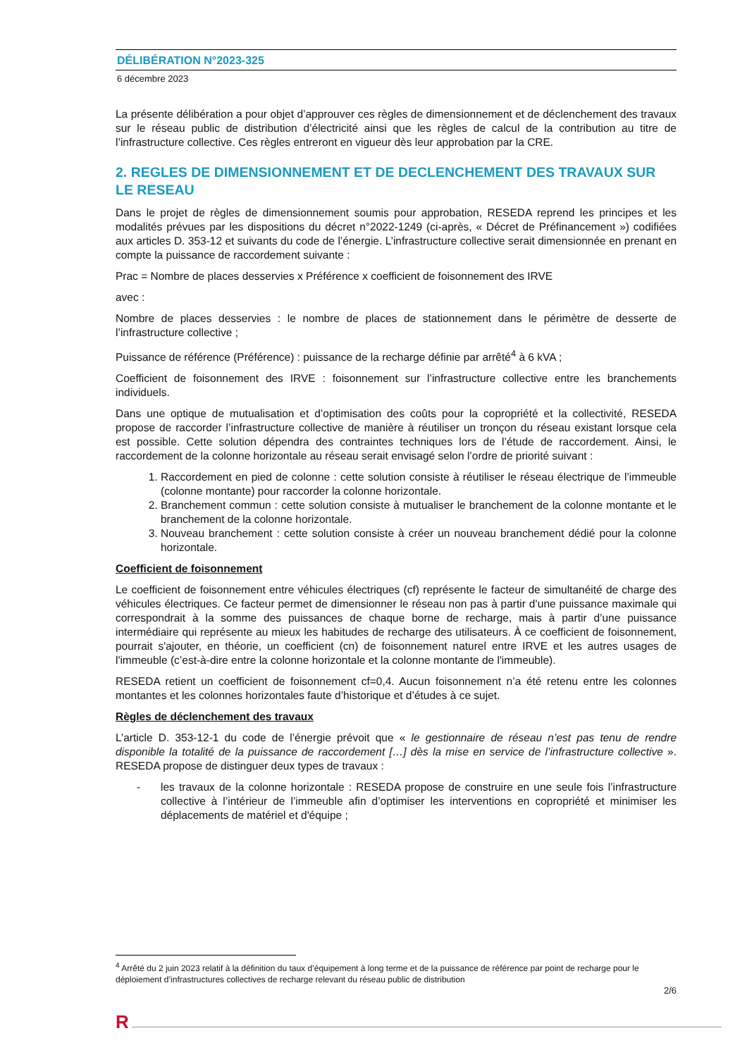DÉLIBÉRATION N°2023-325
6 décembre 2023
La présente délibération a pour objet d’approuver ces règles de dimensionnement et de déclenchement des travaux sur le réseau public de distribution d’électricité ainsi que les règles de calcul de la contribution au titre de l’infrastructure collective. Ces règles entreront en vigueur dès leur approbation par la CRE.
2. REGLES DE DIMENSIONNEMENT ET DE DECLENCHEMENT DES TRAVAUX SUR LE RESEAU
Dans le projet de règles de dimensionnement soumis pour approbation, RESEDA reprend les principes et les modalités prévues par les dispositions du décret n°2022-1249 (ci-après, « Décret de Préfinancement ») codifiées aux articles D. 353-12 et suivants du code de l’énergie. L’infrastructure collective serait dimensionnée en prenant en compte la puissance de raccordement suivante :
Prac = Nombre de places desservies x Préférence x coefficient de foisonnement des IRVE
avec :
Nombre de places desservies : le nombre de places de stationnement dans le périmètre de desserte de l’infrastructure collective ;
Puissance de référence (Préférence) : puissance de la recharge définie par arrêté<sup>4</sup> à 6 kVA ;
Coefficient de foisonnement des IRVE : foisonnement sur l’infrastructure collective entre les branchements individuels.
Dans une optique de mutualisation et d’optimisation des coûts pour la copropriété et la collectivité, RESEDA propose de raccorder l’infrastructure collective de manière à réutiliser un tronçon du réseau existant lorsque cela est possible. Cette solution dépendra des contraintes techniques lors de l’étude de raccordement. Ainsi, le raccordement de la colonne horizontale au réseau serait envisagé selon l’ordre de priorité suivant :
1. Raccordement en pied de colonne : cette solution consiste à réutiliser le réseau électrique de l’immeuble (colonne montante) pour raccorder la colonne horizontale.
2. Branchement commun : cette solution consiste à mutualiser le branchement de la colonne montante et le branchement de la colonne horizontale.
3. Nouveau branchement : cette solution consiste à créer un nouveau branchement dédié pour la colonne horizontale.
Coefficient de foisonnement
Le coefficient de foisonnement entre véhicules électriques (cf) représente le facteur de simultanéité de charge des véhicules électriques. Ce facteur permet de dimensionner le réseau non pas à partir d’une puissance maximale qui correspondrait à la somme des puissances de chaque borne de recharge, mais à partir d’une puissance intermédiaire qui représente au mieux les habitudes de recharge des utilisateurs. À ce coefficient de foisonnement, pourrait s'ajouter, en théorie, un coefficient (cn) de foisonnement naturel entre IRVE et les autres usages de l'immeuble (c’est-à-dire entre la colonne horizontale et la colonne montante de l'immeuble).
RESEDA retient un coefficient de foisonnement cf=0,4. Aucun foisonnement n’a été retenu entre les colonnes montantes et les colonnes horizontales faute d’historique et d’études à ce sujet.
Règles de déclenchement des travaux
L’article D. 353-12-1 du code de l’énergie prévoit que « le gestionnaire de réseau n’est pas tenu de rendre disponible la totalité de la puissance de raccordement […] dès la mise en service de l’infrastructure collective ». RESEDA propose de distinguer deux types de travaux :
- les travaux de la colonne horizontale : RESEDA propose de construire en une seule fois l’infrastructure collective à l’intérieur de l’immeuble afin d’optimiser les interventions en copropriété et minimiser les déplacements de matériel et d'équipe ;
<sup>4</sup> Arrêté du 2 juin 2023 relatif à la définition du taux d’équipement à long terme et de la puissance de référence par point de recharge pour le déploiement d’infrastructures collectives de recharge relevant du réseau public de distribution
2/6
R